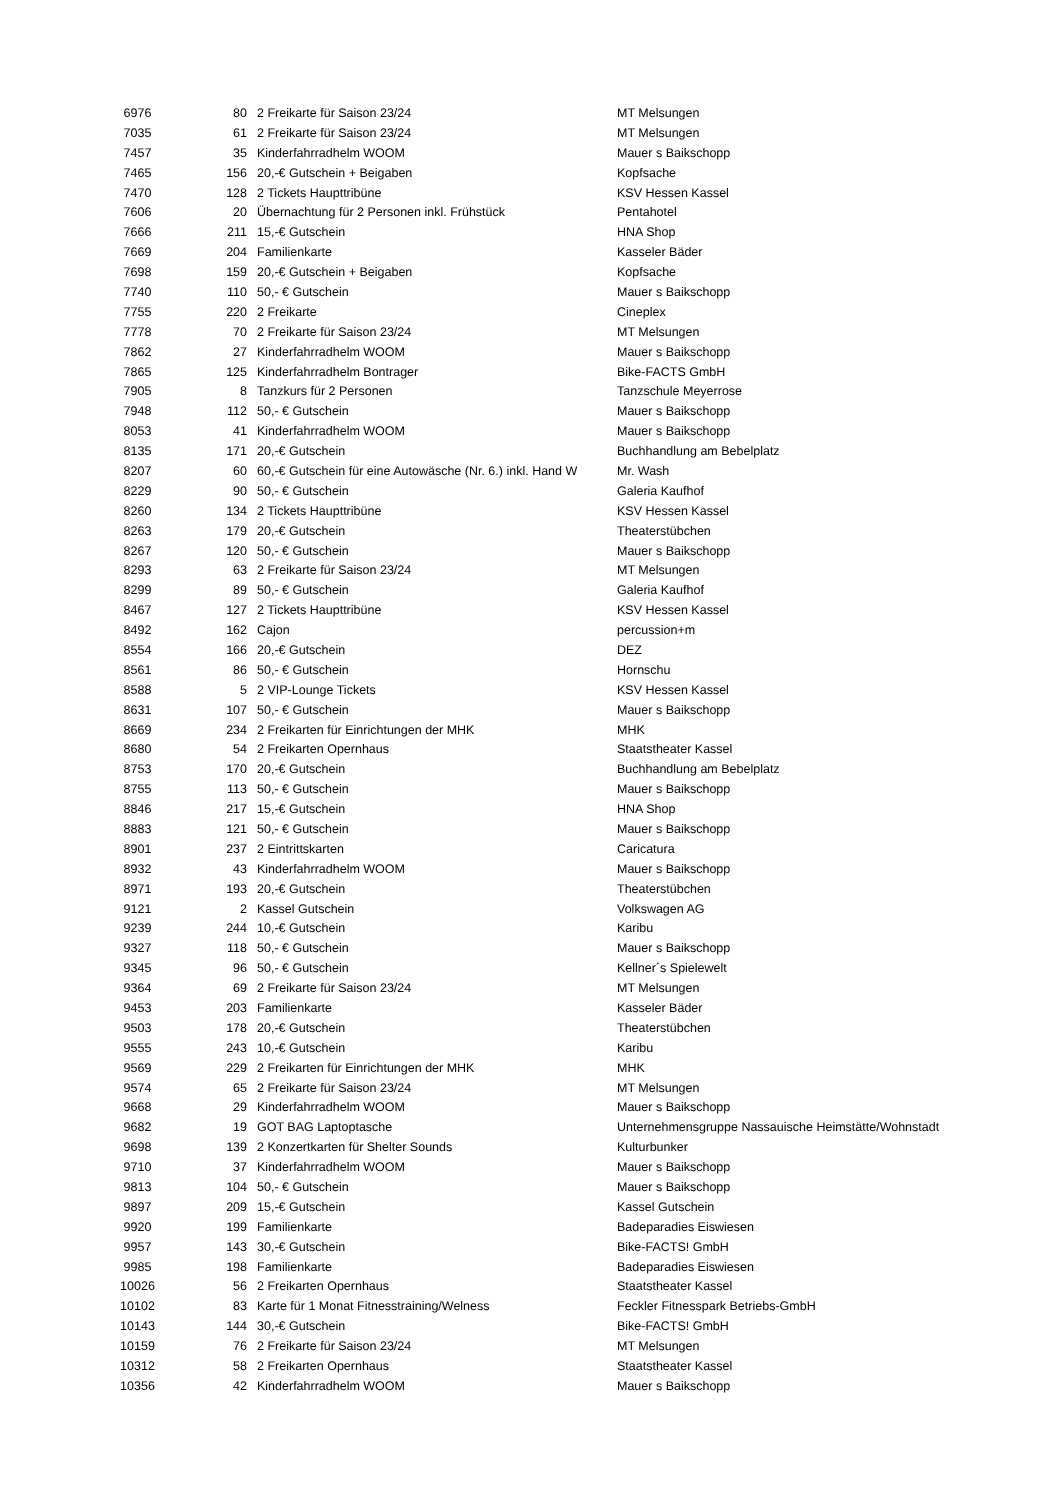| 6976 | 80 | 2 Freikarte für Saison 23/24 | MT Melsungen |
| 7035 | 61 | 2 Freikarte für Saison 23/24 | MT Melsungen |
| 7457 | 35 | Kinderfahrradhelm WOOM | Mauer s Baikschopp |
| 7465 | 156 | 20,-€ Gutschein + Beigaben | Kopfsache |
| 7470 | 128 | 2 Tickets Haupttribüne | KSV Hessen Kassel |
| 7606 | 20 | Übernachtung für 2 Personen inkl. Frühstück | Pentahotel |
| 7666 | 211 | 15,-€ Gutschein | HNA Shop |
| 7669 | 204 | Familienkarte | Kasseler Bäder |
| 7698 | 159 | 20,-€ Gutschein + Beigaben | Kopfsache |
| 7740 | 110 | 50,- € Gutschein | Mauer s Baikschopp |
| 7755 | 220 | 2 Freikarte | Cineplex |
| 7778 | 70 | 2 Freikarte für Saison 23/24 | MT Melsungen |
| 7862 | 27 | Kinderfahrradhelm WOOM | Mauer s Baikschopp |
| 7865 | 125 | Kinderfahrradhelm Bontrager | Bike-FACTS GmbH |
| 7905 | 8 | Tanzkurs für 2 Personen | Tanzschule Meyerrose |
| 7948 | 112 | 50,- € Gutschein | Mauer s Baikschopp |
| 8053 | 41 | Kinderfahrradhelm WOOM | Mauer s Baikschopp |
| 8135 | 171 | 20,-€ Gutschein | Buchhandlung am Bebelplatz |
| 8207 | 60 | 60,-€ Gutschein für eine Autowäsche (Nr. 6.) inkl. Hand W | Mr. Wash |
| 8229 | 90 | 50,- € Gutschein | Galeria Kaufhof |
| 8260 | 134 | 2 Tickets Haupttribüne | KSV Hessen Kassel |
| 8263 | 179 | 20,-€ Gutschein | Theaterstübchen |
| 8267 | 120 | 50,- € Gutschein | Mauer s Baikschopp |
| 8293 | 63 | 2 Freikarte für Saison 23/24 | MT Melsungen |
| 8299 | 89 | 50,- € Gutschein | Galeria Kaufhof |
| 8467 | 127 | 2 Tickets Haupttribüne | KSV Hessen Kassel |
| 8492 | 162 | Cajon | percussion+m |
| 8554 | 166 | 20,-€ Gutschein | DEZ |
| 8561 | 86 | 50,- € Gutschein | Hornschu |
| 8588 | 5 | 2 VIP-Lounge Tickets | KSV Hessen Kassel |
| 8631 | 107 | 50,- € Gutschein | Mauer s Baikschopp |
| 8669 | 234 | 2 Freikarten für Einrichtungen der MHK | MHK |
| 8680 | 54 | 2 Freikarten Opernhaus | Staatstheater Kassel |
| 8753 | 170 | 20,-€ Gutschein | Buchhandlung am Bebelplatz |
| 8755 | 113 | 50,- € Gutschein | Mauer s Baikschopp |
| 8846 | 217 | 15,-€ Gutschein | HNA Shop |
| 8883 | 121 | 50,- € Gutschein | Mauer s Baikschopp |
| 8901 | 237 | 2 Eintrittskarten | Caricatura |
| 8932 | 43 | Kinderfahrradhelm WOOM | Mauer s Baikschopp |
| 8971 | 193 | 20,-€ Gutschein | Theaterstübchen |
| 9121 | 2 | Kassel Gutschein | Volkswagen AG |
| 9239 | 244 | 10,-€ Gutschein | Karibu |
| 9327 | 118 | 50,- € Gutschein | Mauer s Baikschopp |
| 9345 | 96 | 50,- € Gutschein | Kellner´s Spielewelt |
| 9364 | 69 | 2 Freikarte für Saison 23/24 | MT Melsungen |
| 9453 | 203 | Familienkarte | Kasseler Bäder |
| 9503 | 178 | 20,-€ Gutschein | Theaterstübchen |
| 9555 | 243 | 10,-€ Gutschein | Karibu |
| 9569 | 229 | 2 Freikarten für Einrichtungen der MHK | MHK |
| 9574 | 65 | 2 Freikarte für Saison 23/24 | MT Melsungen |
| 9668 | 29 | Kinderfahrradhelm WOOM | Mauer s Baikschopp |
| 9682 | 19 | GOT BAG Laptoptasche | Unternehmensgruppe Nassauische Heimstätte/Wohnstadt |
| 9698 | 139 | 2 Konzertkarten für Shelter Sounds | Kulturbunker |
| 9710 | 37 | Kinderfahrradhelm WOOM | Mauer s Baikschopp |
| 9813 | 104 | 50,- € Gutschein | Mauer s Baikschopp |
| 9897 | 209 | 15,-€ Gutschein | Kassel Gutschein |
| 9920 | 199 | Familienkarte | Badeparadies Eiswiesen |
| 9957 | 143 | 30,-€ Gutschein | Bike-FACTS! GmbH |
| 9985 | 198 | Familienkarte | Badeparadies Eiswiesen |
| 10026 | 56 | 2 Freikarten Opernhaus | Staatstheater Kassel |
| 10102 | 83 | Karte für 1 Monat Fitnesstraining/Welness | Feckler Fitnesspark Betriebs-GmbH |
| 10143 | 144 | 30,-€ Gutschein | Bike-FACTS! GmbH |
| 10159 | 76 | 2 Freikarte für Saison 23/24 | MT Melsungen |
| 10312 | 58 | 2 Freikarten Opernhaus | Staatstheater Kassel |
| 10356 | 42 | Kinderfahrradhelm WOOM | Mauer s Baikschopp |